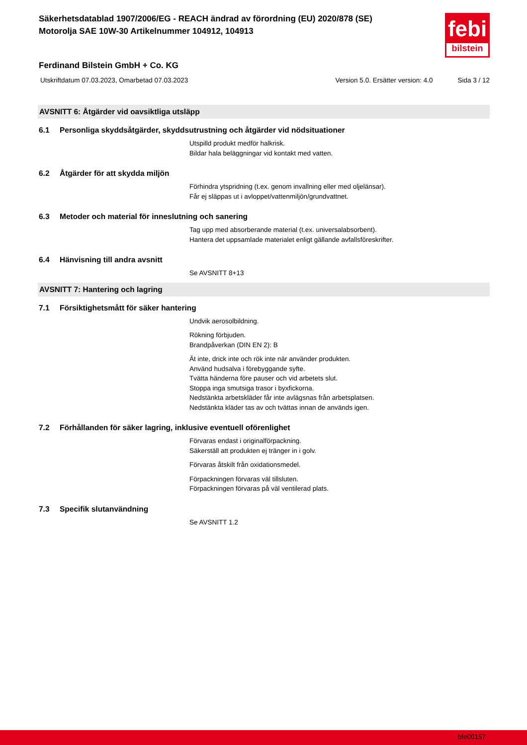Säkerhetsdatablad 1907/2006/EG - REACH ändrad av förordning (EU) 2020/878 (SE)
Motorolja SAE 10W-30 Artikelnummer 104912, 104913
febi
bilstein
Ferdinand Bilstein GmbH + Co. KG
Utskriftdatum 07.03.2023, Omarbetad 07.03.2023 Version 5.0. Ersätter version: 4.0 Sida 3 / 12
AVSNITT 6: Åtgärder vid oavsiktliga utsläpp
6.1 Personliga skyddsåtgärder, skyddsutrustning och åtgärder vid nödsituationer
Utspilld produkt medför halkrisk.
Bildar hala beläggningar vid kontakt med vatten.
6.2 Åtgärder för att skydda miljön
Förhindra ytspridning (t.ex. genom invallning eller med oljelänsar).
Får ej släppas ut i avloppet/vattenmiljön/grundvattnet.
6.3 Metoder och material för inneslutning och sanering
Tag upp med absorberande material (t.ex. universalabsorbent).
Hantera det uppsamlade materialet enligt gällande avfallsföreskrifter.
6.4 Hänvisning till andra avsnitt
Se AVSNITT 8+13
AVSNITT 7: Hantering och lagring
7.1 Försiktighetsmått för säker hantering
Undvik aerosolbildning.
Rökning förbjuden.
Brandpåverkan (DIN EN 2): B
Ät inte, drick inte och rök inte när använder produkten.
Använd hudsalva i förebyggande syfte.
Tvätta händerna före pauser och vid arbetets slut.
Stoppa inga smutsiga trasor i byxfickorna.
Nedstänkta arbetskläder får inte avlägsnas från arbetsplatsen.
Nedstänkta kläder tas av och tvättas innan de används igen.
7.2 Förhållanden för säker lagring, inklusive eventuell oförenlighet
Förvaras endast i originalförpackning.
Säkerställ att produkten ej tränger in i golv.
Förvaras åtskilt från oxidationsmedel.
Förpackningen förvaras väl tillsluten.
Förpackningen förvaras på väl ventilerad plats.
7.3 Specifik slutanvändning
Se AVSNITT 1.2
bfe00157